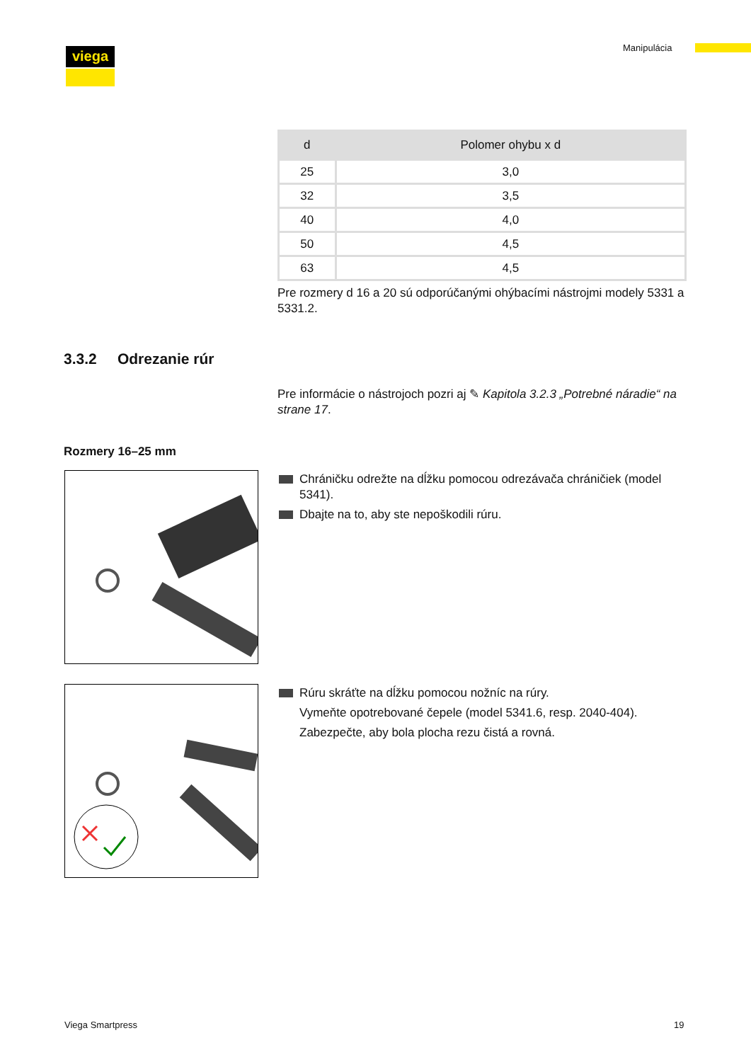viega Manipulácia
| d | Polomer ohybu x d |
| --- | --- |
| 25 | 3,0 |
| 32 | 3,5 |
| 40 | 4,0 |
| 50 | 4,5 |
| 63 | 4,5 |
Pre rozmery d 16 a 20 sú odporúčanými ohýbacími nástrojmi modely 5331 a 5331.2.
3.3.2 Odrezanie rúr
Pre informácie o nástrojoch pozri aj ✎ Kapitola 3.2.3 „Potrebné náradie“ na strane 17.
Rozmery 16–25 mm
Chráničku odrežte na dĺžku pomocou odrezávača chráničiek (model 5341).
Dbajte na to, aby ste nepoškodili rúru.
Rúru skráťte na dĺžku pomocou nožníc na rúry.
Vymeňte opotrebované čepele (model 5341.6, resp. 2040-404).
Zabezpečte, aby bola plocha rezu čistá a rovná.
Viega Smartpress 19